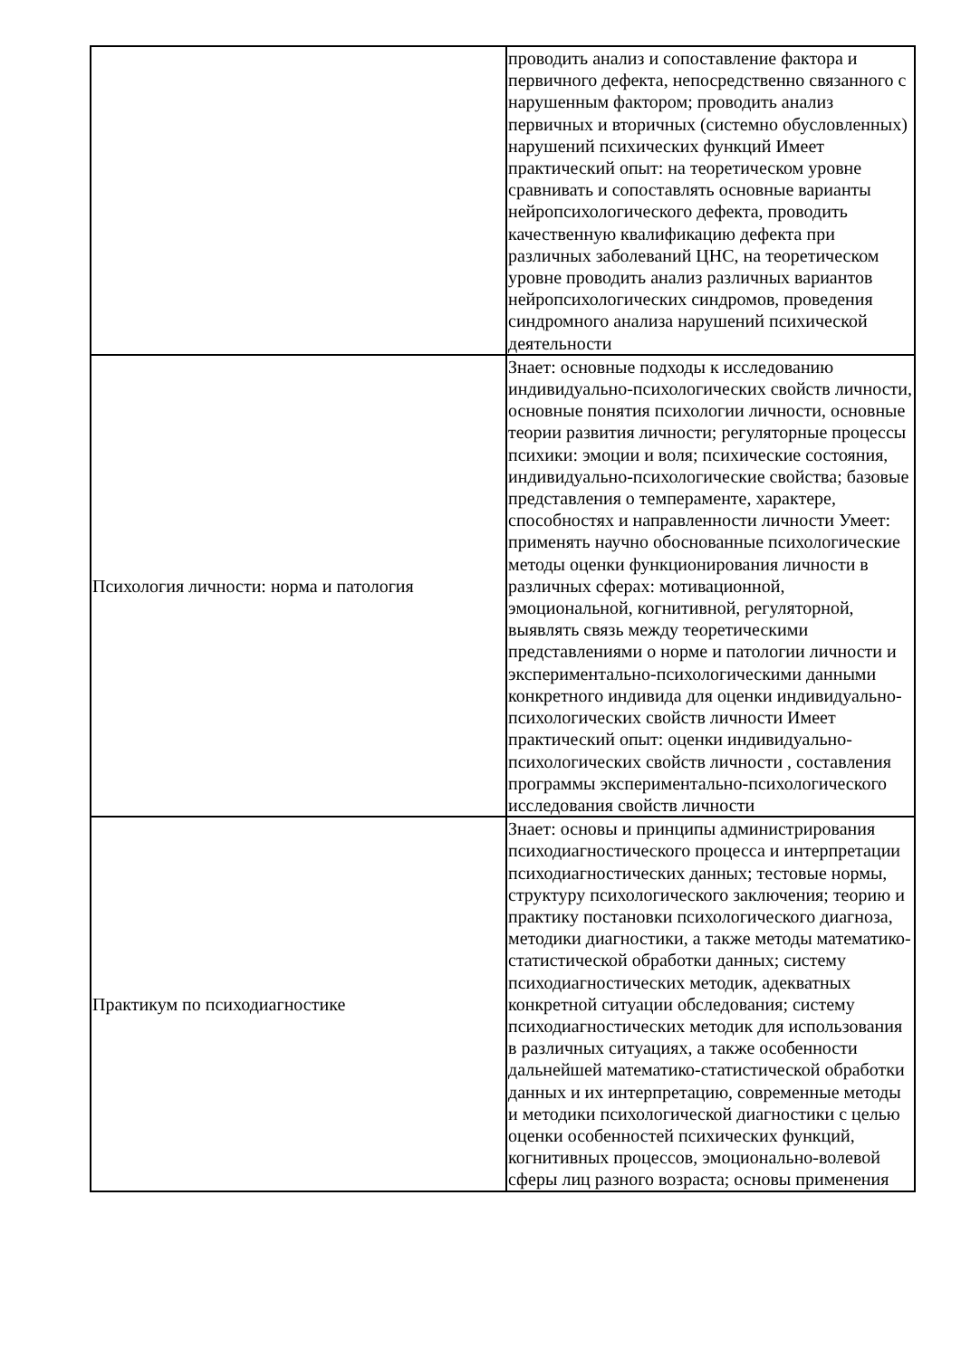| | проводить анализ и сопоставление фактора и первичного дефекта, непосредственно связанного с нарушенным фактором; проводить анализ первичных и вторичных (системно обусловленных) нарушений психических функций Имеет практический опыт: на теоретическом уровне сравнивать и сопоставлять основные варианты нейропсихологического дефекта, проводить качественную квалификацию дефекта при различных заболеваний ЦНС, на теоретическом уровне проводить анализ различных вариантов нейропсихологических синдромов, проведения синдромного анализа нарушений психической деятельности |
| Психология личности: норма и патология | Знает: основные подходы к исследованию индивидуально-психологических свойств личности, основные понятия психологии личности, основные теории развития личности; регуляторные процессы психики: эмоции и воля; психические состояния, индивидуально-психологические свойства; базовые представления о темпераменте, характере, способностях и направленности личности Умеет: применять научно обоснованные психологические методы оценки функционирования личности в различных сферах: мотивационной, эмоциональной, когнитивной, регуляторной, выявлять связь между теоретическими представлениями о норме и патологии личности и экспериментально-психологическими данными конкретного индивида для оценки индивидуально-психологических свойств личности Имеет практический опыт: оценки индивидуально-психологических свойств личности , составления программы экспериментально-психологического исследования свойств личности |
| Практикум по психодиагностике | Знает: основы и принципы администрирования психодиагностического процесса и интерпретации психодиагностических данных; тестовые нормы, структуру психологического заключения; теорию и практику постановки психологического диагноза, методики диагностики, а также методы математико-статистической обработки данных; систему психодиагностических методик, адекватных конкретной ситуации обследования; систему психодиагностических методик для использования в различных ситуациях, а также особенности дальнейшей математико-статистической обработки данных и их интерпретацию, современные методы и методики психологической диагностики с целью оценки особенностей психических функций, когнитивных процессов, эмоционально-волевой сферы лиц разного возраста; основы применения |